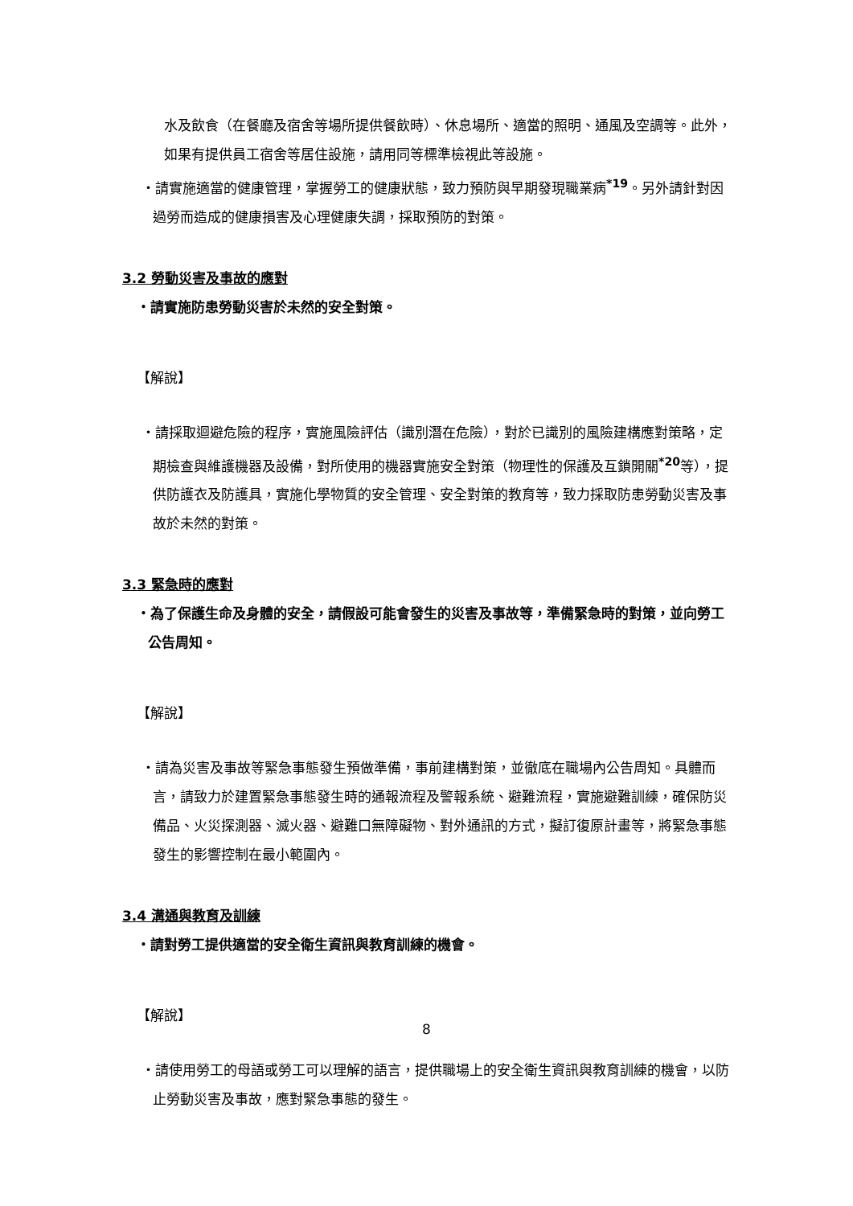水及飲食（在餐廳及宿舍等場所提供餐飲時）、休息場所、適當的照明、通風及空調等。此外，如果有提供員工宿舍等居住設施，請用同等標準檢視此等設施。
・請實施適當的健康管理，掌握勞工的健康狀態，致力預防與早期發現職業病<sup>*19</sup>。另外請針對因過勞而造成的健康損害及心理健康失調，採取預防的對策。
3.2 勞動災害及事故的應對
・請實施防患勞動災害於未然的安全對策。
【解說】
・請採取迴避危險的程序，實施風險評估（識別潛在危險），對於已識別的風險建構應對策略，定期檢查與維護機器及設備，對所使用的機器實施安全對策（物理性的保護及互鎖開關<sup>*20</sup>等），提供防護衣及防護具，實施化學物質的安全管理、安全對策的教育等，致力採取防患勞動災害及事故於未然的對策。
3.3 緊急時的應對
・為了保護生命及身體的安全，請假設可能會發生的災害及事故等，準備緊急時的對策，並向勞工公告周知。
【解說】
・請為災害及事故等緊急事態發生預做準備，事前建構對策，並徹底在職場內公告周知。具體而言，請致力於建置緊急事態發生時的通報流程及警報系統、避難流程，實施避難訓練，確保防災備品、火災探測器、滅火器、避難口無障礙物、對外通訊的方式，擬訂復原計畫等，將緊急事態發生的影響控制在最小範圍內。
3.4 溝通與教育及訓練
・請對勞工提供適當的安全衛生資訊與教育訓練的機會。
【解說】
・請使用勞工的母語或勞工可以理解的語言，提供職場上的安全衛生資訊與教育訓練的機會，以防止勞動災害及事故，應對緊急事態的發生。
8